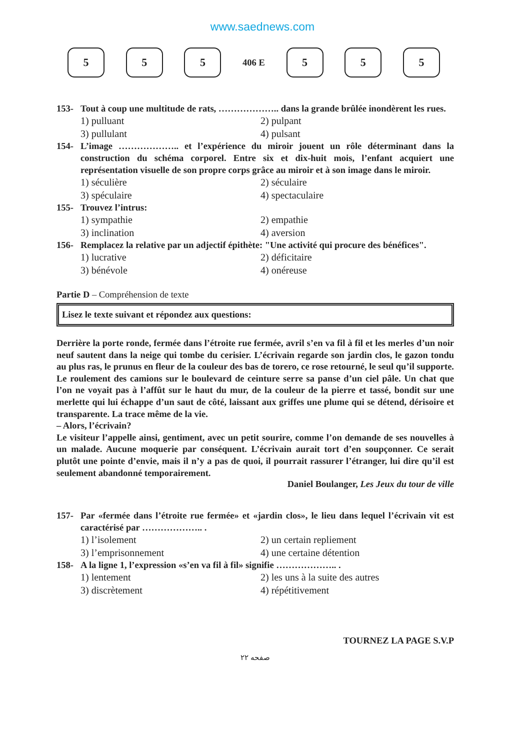www.saednews.com
5 5 5
406 E
5 5 5
153- Tout à coup une multitude de rats, ……………….. dans la grande brûlée inondèrent les rues.
1) pulluant 2) pulpant 3) pullulant 4) pulsant
154- L’image ……………….. et l’expérience du miroir jouent un rôle déterminant dans la construction du schéma corporel. Entre six et dix-huit mois, l’enfant acquiert une représentation visuelle de son propre corps grâce au miroir et à son image dans le miroir.
1) séculière 2) séculaire 3) spéculaire 4) spectaculaire
155- Trouvez l’intrus:
1) sympathie 2) empathie 3) inclination 4) aversion
156- Remplacez la relative par un adjectif épithète: "Une activité qui procure des bénéfices".
1) lucrative 2) déficitaire 3) bénévole 4) onéreuse
Partie D – Compréhension de texte
Lisez le texte suivant et répondez aux questions:
Derrière la porte ronde, fermée dans l’étroite rue fermée, avril s’en va fil à fil et les merles d’un noir neuf sautent dans la neige qui tombe du cerisier. L’écrivain regarde son jardin clos, le gazon tondu au plus ras, le prunus en fleur de la couleur des bas de torero, ce rose retourné, le seul qu’il supporte. Le roulement des camions sur le boulevard de ceinture serre sa panse d’un ciel pâle. Un chat que l’on ne voyait pas à l’affût sur le haut du mur, de la couleur de la pierre et tassé, bondit sur une merlette qui lui échappe d’un saut de côté, laissant aux griffes une plume qui se détend, dérisoire et transparente. La trace même de la vie.
– Alors, l’écrivain?
Le visiteur l’appelle ainsi, gentiment, avec un petit sourire, comme l’on demande de ses nouvelles à un malade. Aucune moquerie par conséquent. L’écrivain aurait tort d’en soupçonner. Ce serait plutôt une pointe d’envie, mais il n’y a pas de quoi, il pourrait rassurer l’étranger, lui dire qu’il est seulement abandonné temporairement.
Daniel Boulanger, Les Jeux du tour de ville
157- Par «fermée dans l’étroite rue fermée» et «jardin clos», le lieu dans lequel l’écrivain vit est caractérisé par ……………….. .
1) l’isolement 2) un certain repliement 3) l’emprisonnement 4) une certaine détention
158- A la ligne 1, l’expression «s’en va fil à fil» signifie ……………….. .
1) lentement 2) les uns à la suite des autres 3) discrètement 4) répétitivement
TOURNEZ LA PAGE S.V.P
صفحه ۲۲